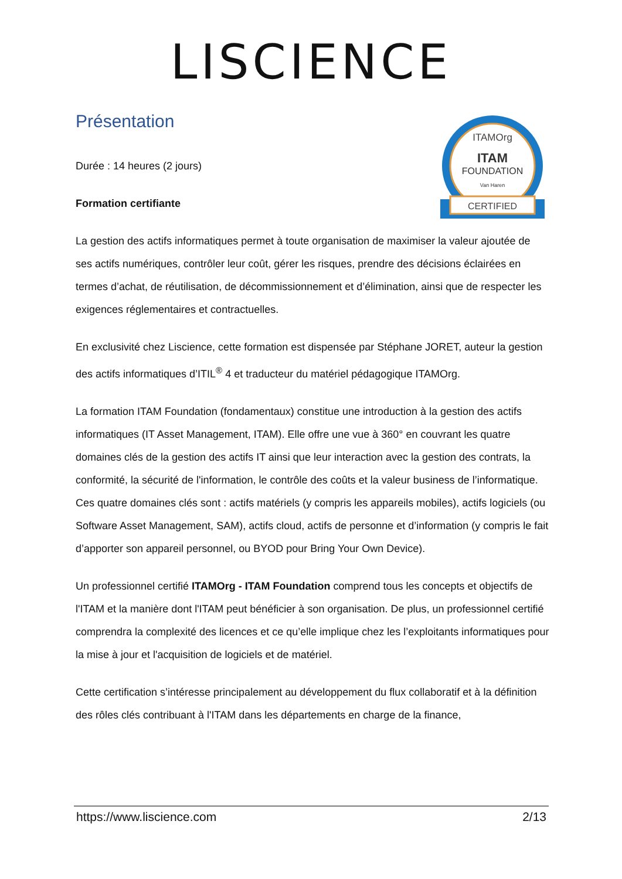LISCIENCE
ITAMOrg
ITAM
FOUNDATION
Van Haren
CERTIFIED
Présentation
Durée : 14 heures (2 jours)
Formation certifiante
La gestion des actifs informatiques permet à toute organisation de maximiser la valeur ajoutée de ses actifs numériques, contrôler leur coût, gérer les risques, prendre des décisions éclairées en termes d’achat, de réutilisation, de décommissionnement et d’élimination, ainsi que de respecter les exigences réglementaires et contractuelles.
En exclusivité chez Liscience, cette formation est dispensée par Stéphane JORET, auteur la gestion des actifs informatiques d’ITIL<sup>®</sup> 4 et traducteur du matériel pédagogique ITAMOrg.
La formation ITAM Foundation (fondamentaux) constitue une introduction à la gestion des actifs informatiques (IT Asset Management, ITAM). Elle offre une vue à 360° en couvrant les quatre domaines clés de la gestion des actifs IT ainsi que leur interaction avec la gestion des contrats, la conformité, la sécurité de l'information, le contrôle des coûts et la valeur business de l’informatique. Ces quatre domaines clés sont : actifs matériels (y compris les appareils mobiles), actifs logiciels (ou Software Asset Management, SAM), actifs cloud, actifs de personne et d’information (y compris le fait d’apporter son appareil personnel, ou BYOD pour Bring Your Own Device).
Un professionnel certifié ITAMOrg - ITAM Foundation comprend tous les concepts et objectifs de l'ITAM et la manière dont l'ITAM peut bénéficier à son organisation. De plus, un professionnel certifié comprendra la complexité des licences et ce qu’elle implique chez les l’exploitants informatiques pour la mise à jour et l'acquisition de logiciels et de matériel.
Cette certification s’intéresse principalement au développement du flux collaboratif et à la définition des rôles clés contribuant à l'ITAM dans les départements en charge de la finance,
https://www.liscience.com 2/13